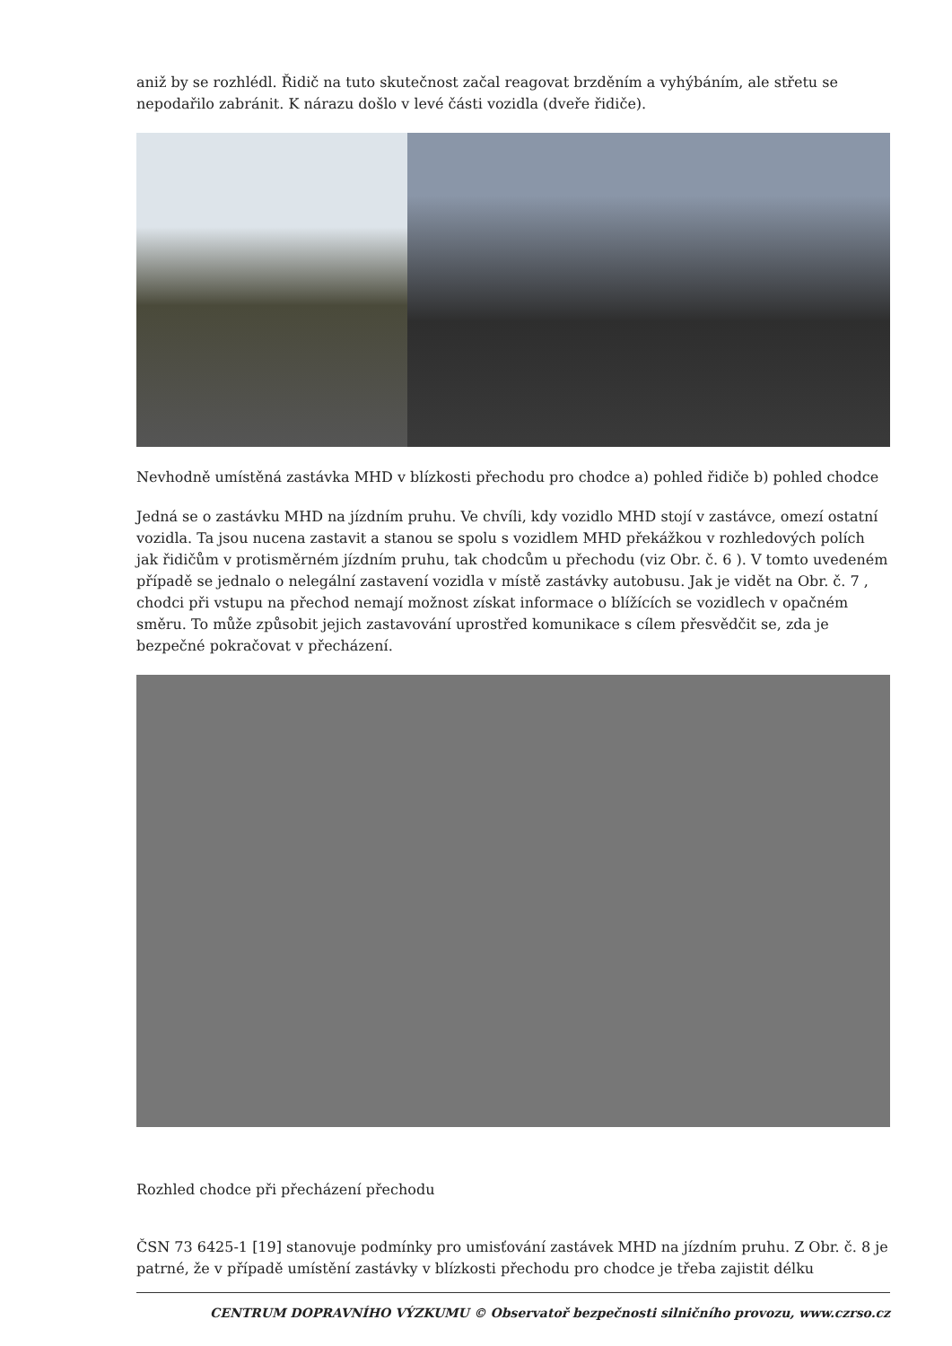aniž by se rozhlédl. Řidič na tuto skutečnost začal reagovat brzděním a vyhýbáním, ale střetu se nepodařilo zabránit. K nárazu došlo v levé části vozidla (dveře řidiče).
Nevhodně umístěná zastávka MHD v blízkosti přechodu pro chodce a) pohled řidiče b) pohled chodce
Jedná se o zastávku MHD na jízdním pruhu. Ve chvíli, kdy vozidlo MHD stojí v zastávce, omezí ostatní vozidla. Ta jsou nucena zastavit a stanou se spolu s vozidlem MHD překážkou v rozhledových polích jak řidičům v protisměrném jízdním pruhu, tak chodcům u přechodu (viz Obr. č. 6 ). V tomto uvedeném případě se jednalo o nelegální zastavení vozidla v místě zastávky autobusu. Jak je vidět na Obr. č. 7 , chodci při vstupu na přechod nemají možnost získat informace o blížících se vozidlech v opačném směru. To může způsobit jejich zastavování uprostřed komunikace s cílem přesvědčit se, zda je bezpečné pokračovat v přecházení.
Rozhled chodce při přecházení přechodu
ČSN 73 6425-1 [19] stanovuje podmínky pro umisťování zastávek MHD na jízdním pruhu. Z Obr. č. 8 je patrné, že v případě umístění zastávky v blízkosti přechodu pro chodce je třeba zajistit délku
CENTRUM DOPRAVNÍHO VÝZKUMU © Observatoř bezpečnosti silničního provozu, www.czrso.cz